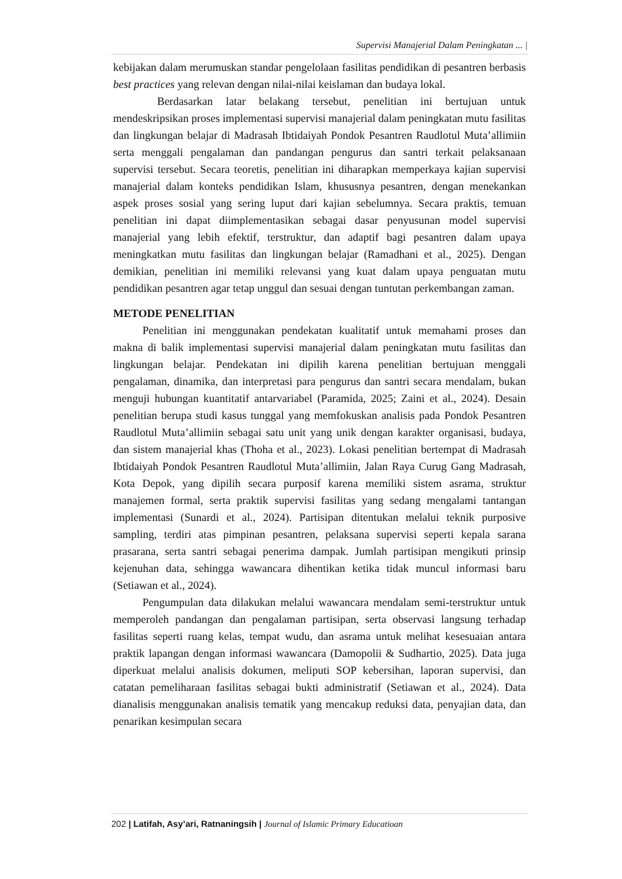Supervisi Manajerial Dalam Peningkatan ... |
kebijakan dalam merumuskan standar pengelolaan fasilitas pendidikan di pesantren berbasis best practices yang relevan dengan nilai-nilai keislaman dan budaya lokal.
Berdasarkan latar belakang tersebut, penelitian ini bertujuan untuk mendeskripsikan proses implementasi supervisi manajerial dalam peningkatan mutu fasilitas dan lingkungan belajar di Madrasah Ibtidaiyah Pondok Pesantren Raudlotul Muta’allimiin serta menggali pengalaman dan pandangan pengurus dan santri terkait pelaksanaan supervisi tersebut. Secara teoretis, penelitian ini diharapkan memperkaya kajian supervisi manajerial dalam konteks pendidikan Islam, khususnya pesantren, dengan menekankan aspek proses sosial yang sering luput dari kajian sebelumnya. Secara praktis, temuan penelitian ini dapat diimplementasikan sebagai dasar penyusunan model supervisi manajerial yang lebih efektif, terstruktur, dan adaptif bagi pesantren dalam upaya meningkatkan mutu fasilitas dan lingkungan belajar (Ramadhani et al., 2025). Dengan demikian, penelitian ini memiliki relevansi yang kuat dalam upaya penguatan mutu pendidikan pesantren agar tetap unggul dan sesuai dengan tuntutan perkembangan zaman.
METODE PENELITIAN
Penelitian ini menggunakan pendekatan kualitatif untuk memahami proses dan makna di balik implementasi supervisi manajerial dalam peningkatan mutu fasilitas dan lingkungan belajar. Pendekatan ini dipilih karena penelitian bertujuan menggali pengalaman, dinamika, dan interpretasi para pengurus dan santri secara mendalam, bukan menguji hubungan kuantitatif antarvariabel (Paramida, 2025; Zaini et al., 2024). Desain penelitian berupa studi kasus tunggal yang memfokuskan analisis pada Pondok Pesantren Raudlotul Muta’allimiin sebagai satu unit yang unik dengan karakter organisasi, budaya, dan sistem manajerial khas (Thoha et al., 2023). Lokasi penelitian bertempat di Madrasah Ibtidaiyah Pondok Pesantren Raudlotul Muta’allimiin, Jalan Raya Curug Gang Madrasah, Kota Depok, yang dipilih secara purposif karena memiliki sistem asrama, struktur manajemen formal, serta praktik supervisi fasilitas yang sedang mengalami tantangan implementasi (Sunardi et al., 2024). Partisipan ditentukan melalui teknik purposive sampling, terdiri atas pimpinan pesantren, pelaksana supervisi seperti kepala sarana prasarana, serta santri sebagai penerima dampak. Jumlah partisipan mengikuti prinsip kejenuhan data, sehingga wawancara dihentikan ketika tidak muncul informasi baru (Setiawan et al., 2024).
Pengumpulan data dilakukan melalui wawancara mendalam semi-terstruktur untuk memperoleh pandangan dan pengalaman partisipan, serta observasi langsung terhadap fasilitas seperti ruang kelas, tempat wudu, dan asrama untuk melihat kesesuaian antara praktik lapangan dengan informasi wawancara (Damopolii & Sudhartio, 2025). Data juga diperkuat melalui analisis dokumen, meliputi SOP kebersihan, laporan supervisi, dan catatan pemeliharaan fasilitas sebagai bukti administratif (Setiawan et al., 2024). Data dianalisis menggunakan analisis tematik yang mencakup reduksi data, penyajian data, dan penarikan kesimpulan secara
202 | Latifah, Asy’ari, Ratnaningsih | Journal of Islamic Primary Educatioan